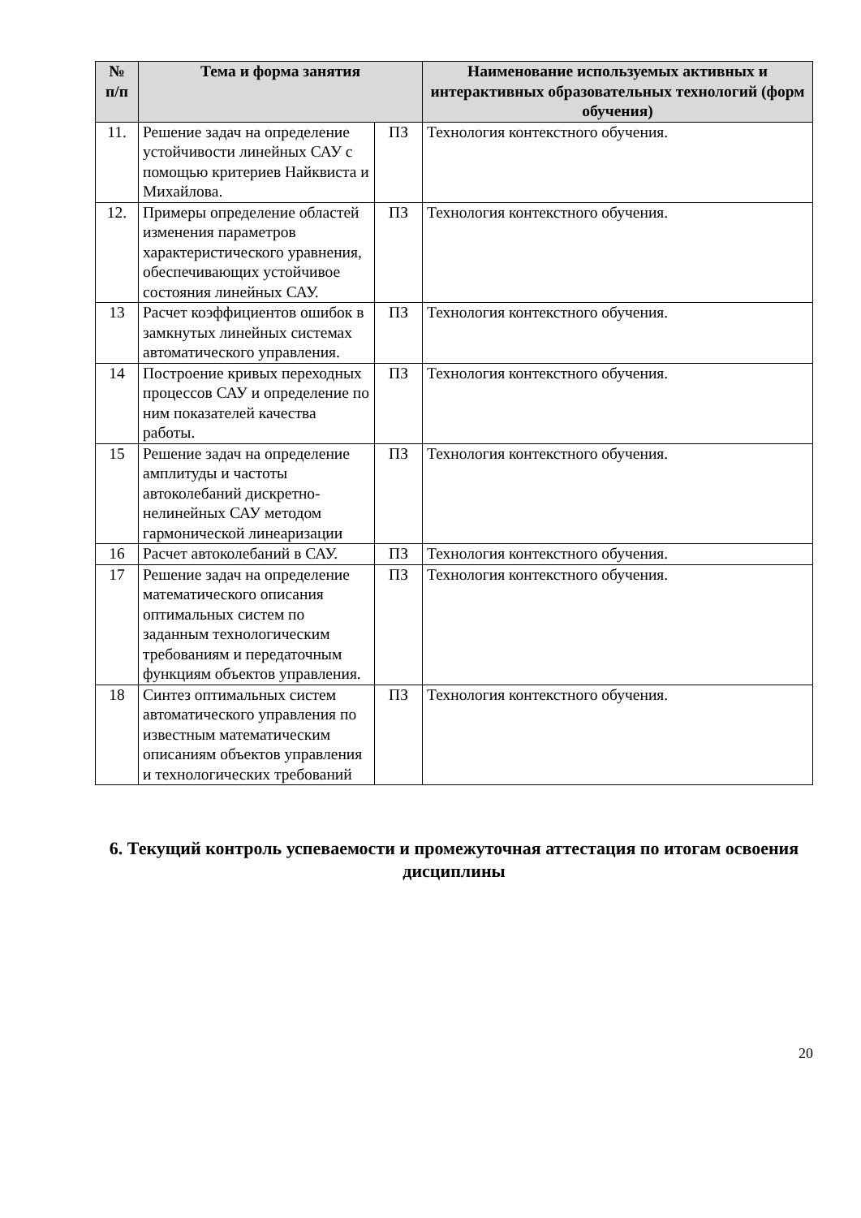| № п/п | Тема и форма занятия | | Наименование используемых активных и интерактивных образовательных технологий (форм обучения) |
| --- | --- | --- | --- |
| 11. | Решение задач на определение устойчивости линейных САУ с помощью критериев Найквиста и Михайлова. | ПЗ | Технология контекстного обучения. |
| 12. | Примеры определение областей изменения параметров характеристического уравнения, обеспечивающих устойчивое состояния линейных САУ. | ПЗ | Технология контекстного обучения. |
| 13 | Расчет коэффициентов ошибок в замкнутых линейных системах автоматического управления. | ПЗ | Технология контекстного обучения. |
| 14 | Построение кривых переходных процессов САУ и определение по ним показателей качества работы. | ПЗ | Технология контекстного обучения. |
| 15 | Решение задач на определение амплитуды и частоты автоколебаний дискретно-нелинейных САУ методом гармонической линеаризации | ПЗ | Технология контекстного обучения. |
| 16 | Расчет автоколебаний в САУ. | ПЗ | Технология контекстного обучения. |
| 17 | Решение задач на определение математического описания оптимальных систем по заданным технологическим требованиям и передаточным функциям объектов управления. | ПЗ | Технология контекстного обучения. |
| 18 | Синтез оптимальных систем автоматического управления по известным математическим описаниям объектов управления и технологических требований | ПЗ | Технология контекстного обучения. |
6. Текущий контроль успеваемости и промежуточная аттестация по итогам освоения дисциплины
20